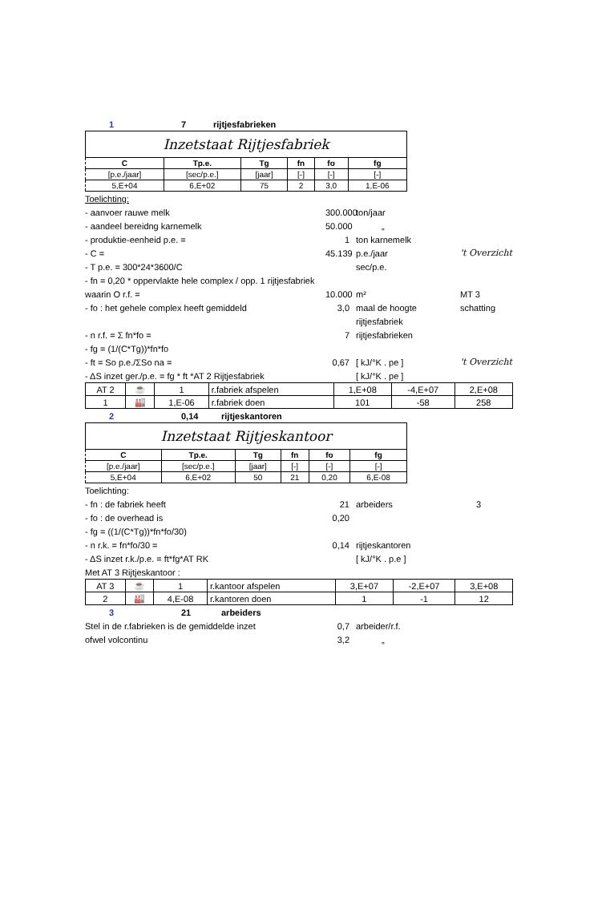1 7 rijtjesfabrieken
Inzetstaat Rijtjesfabriek
| C | Tp.e. | Tg | fn | fo | fg |
| --- | --- | --- | --- | --- | --- |
| [p.e./jaar] | [sec/p.e.] | [jaar] | [-] | [-] | [-] |
| 5,E+04 | 6,E+02 | 75 | 2 | 3,0 | 1,E-06 |
Toelichting:
- aanvoer rauwe melk 300.000 ton/jaar
- aandeel bereidng karnemelk 50.000 „
- produktie-eenheid p.e. = 1 ton karnemelk
- C = 45.139 p.e./jaar 't Overzicht
- T p.e. = 300*24*3600/C sec/p.e.
- fn = 0,20 * oppervlakte hele complex / opp. 1 rijtjesfabriek
waarin O r.f. = 10.000 m² MT 3
- fo : het gehele complex heeft gemiddeld 3,0 maal de hoogte schatting
rijtjesfabriek
- n r.f. = Σ fn*fo = 7 rijtjesfabrieken
- fg = (1/(C*Tg))*fn*fo
- ft = So p.e./ΣSo na = 0,67 [ kJ/°K . pe ] 't Overzicht
- ΔS inzet ger./p.e. = fg * ft *AT 2 Rijtjesfabriek [ kJ/°K . pe ]
| AT 2 | ☕ | 1 | r.fabriek afspelen | 1,E+08 | -4,E+07 | 2,E+08 |
| 1 | 🏭 | 1,E-06 | r.fabriek doen | 101 | -58 | 258 |
2 0,14 rijtjeskantoren
Inzetstaat Rijtjeskantoor
| C | Tp.e. | Tg | fn | fo | fg |
| --- | --- | --- | --- | --- | --- |
| [p.e./jaar] | [sec/p.e.] | [jaar] | [-] | [-] | [-] |
| 5,E+04 | 6,E+02 | 50 | 21 | 0,20 | 6,E-08 |
Toelichting:
- fn : de fabriek heeft 21 arbeiders 3
- fo : de overhead is 0,20
- fg = ((1/(C*Tg))*fn*fo/30)
- n r.k. = fn*fo/30 = 0,14 rijtjeskantoren
- ΔS inzet r.k./p.e. = ft*fg*AT RK [ kJ/°K . p.e ]
Met AT 3 Rijtjeskantoor :
| AT 3 | ☕ | 1 | r.kantoor afspelen | 3,E+07 | -2,E+07 | 3,E+08 |
| 2 | 🏭 | 4,E-08 | r.kantoren doen | 1 | -1 | 12 |
3 21 arbeiders
Stel in de r.fabrieken is de gemiddelde inzet 0,7 arbeider/r.f.
ofwel volcontinu 3,2 „